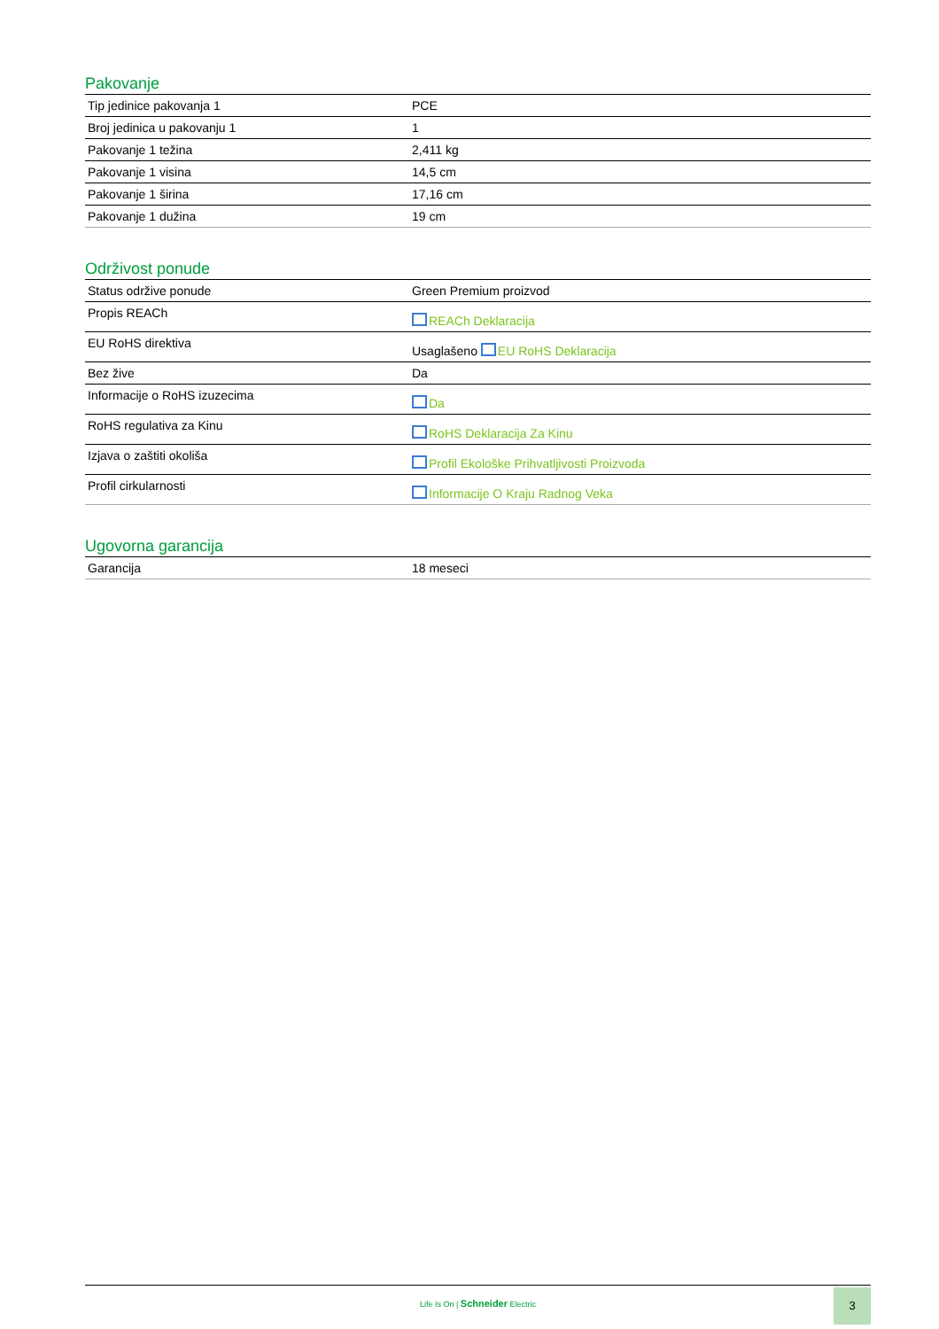Pakovanje
| Tip jedinice pakovanja 1 | PCE |
| Broj jedinica u pakovanju 1 | 1 |
| Pakovanje 1 težina | 2,411 kg |
| Pakovanje 1 visina | 14,5 cm |
| Pakovanje 1 širina | 17,16 cm |
| Pakovanje 1 dužina | 19 cm |
Održivost ponude
| Status održive ponude | Green Premium proizvod |
| Propis REACh | REACh Deklaracija |
| EU RoHS direktiva | Usaglašeno EU RoHS Deklaracija |
| Bez žive | Da |
| Informacije o RoHS izuzecima | Da |
| RoHS regulativa za Kinu | RoHS Deklaracija Za Kinu |
| Izjava o zaštiti okoliša | Profil Ekološke Prihvatljivosti Proizvoda |
| Profil cirkularnosti | Informacije O Kraju Radnog Veka |
Ugovorna garancija
| Garancija | 18 meseci |
Life Is On | Schneider Electric
3